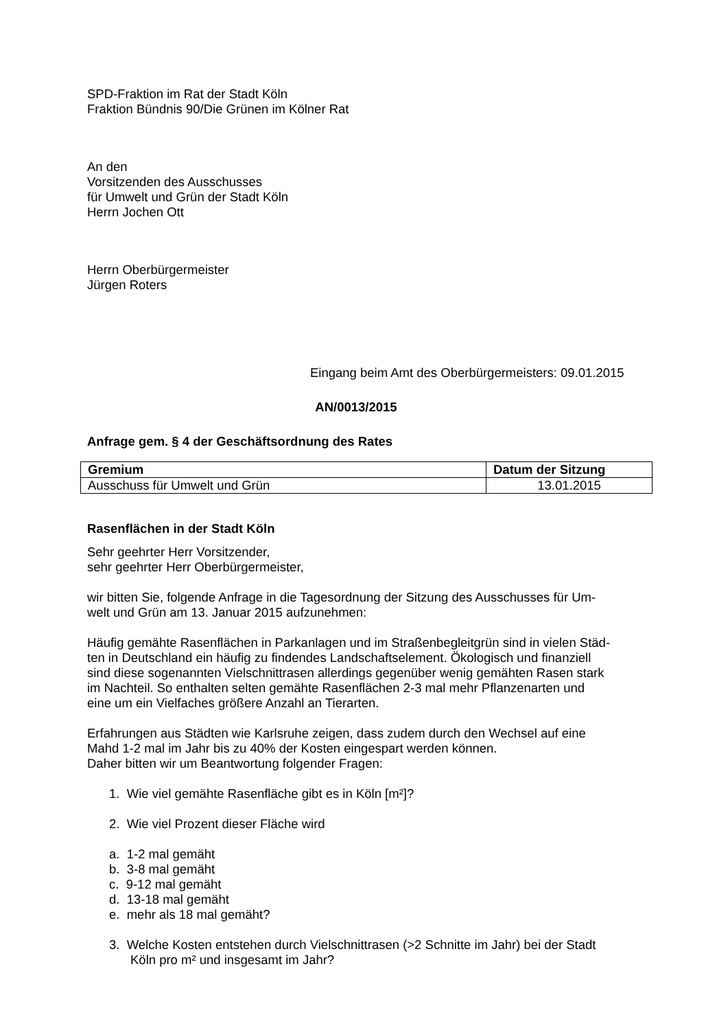SPD-Fraktion im Rat der Stadt Köln
Fraktion Bündnis 90/Die Grünen im Kölner Rat
An den
Vorsitzenden des Ausschusses
für Umwelt und Grün der Stadt Köln
Herrn Jochen Ott
Herrn Oberbürgermeister
Jürgen Roters
Eingang beim Amt des Oberbürgermeisters: 09.01.2015
AN/0013/2015
Anfrage gem. § 4 der Geschäftsordnung des Rates
| Gremium | Datum der Sitzung |
| --- | --- |
| Ausschuss für Umwelt und Grün | 13.01.2015 |
Rasenflächen in der Stadt Köln
Sehr geehrter Herr Vorsitzender,
sehr geehrter Herr Oberbürgermeister,
wir bitten Sie, folgende Anfrage in die Tagesordnung der Sitzung des Ausschusses für Um-
welt und Grün am 13. Januar 2015 aufzunehmen:
Häufig gemähte Rasenflächen in Parkanlagen und im Straßenbegleitgrün sind in vielen Städ-
ten in Deutschland ein häufig zu findendes Landschaftselement. Ökologisch und finanziell
sind diese sogenannten Vielschnittrasen allerdings gegenüber wenig gemähten Rasen stark
im Nachteil. So enthalten selten gemähte Rasenflächen 2-3 mal mehr Pflanzenarten und
eine um ein Vielfaches größere Anzahl an Tierarten.
Erfahrungen aus Städten wie Karlsruhe zeigen, dass zudem durch den Wechsel auf eine
Mahd 1-2 mal im Jahr bis zu 40% der Kosten eingespart werden können.
Daher bitten wir um Beantwortung folgender Fragen:
1. Wie viel gemähte Rasenfläche gibt es in Köln [m²]?
2. Wie viel Prozent dieser Fläche wird
a. 1-2 mal gemäht
b. 3-8 mal gemäht
c. 9-12 mal gemäht
d. 13-18 mal gemäht
e. mehr als 18 mal gemäht?
3. Welche Kosten entstehen durch Vielschnittrasen (>2 Schnitte im Jahr) bei der Stadt
Köln pro m² und insgesamt im Jahr?